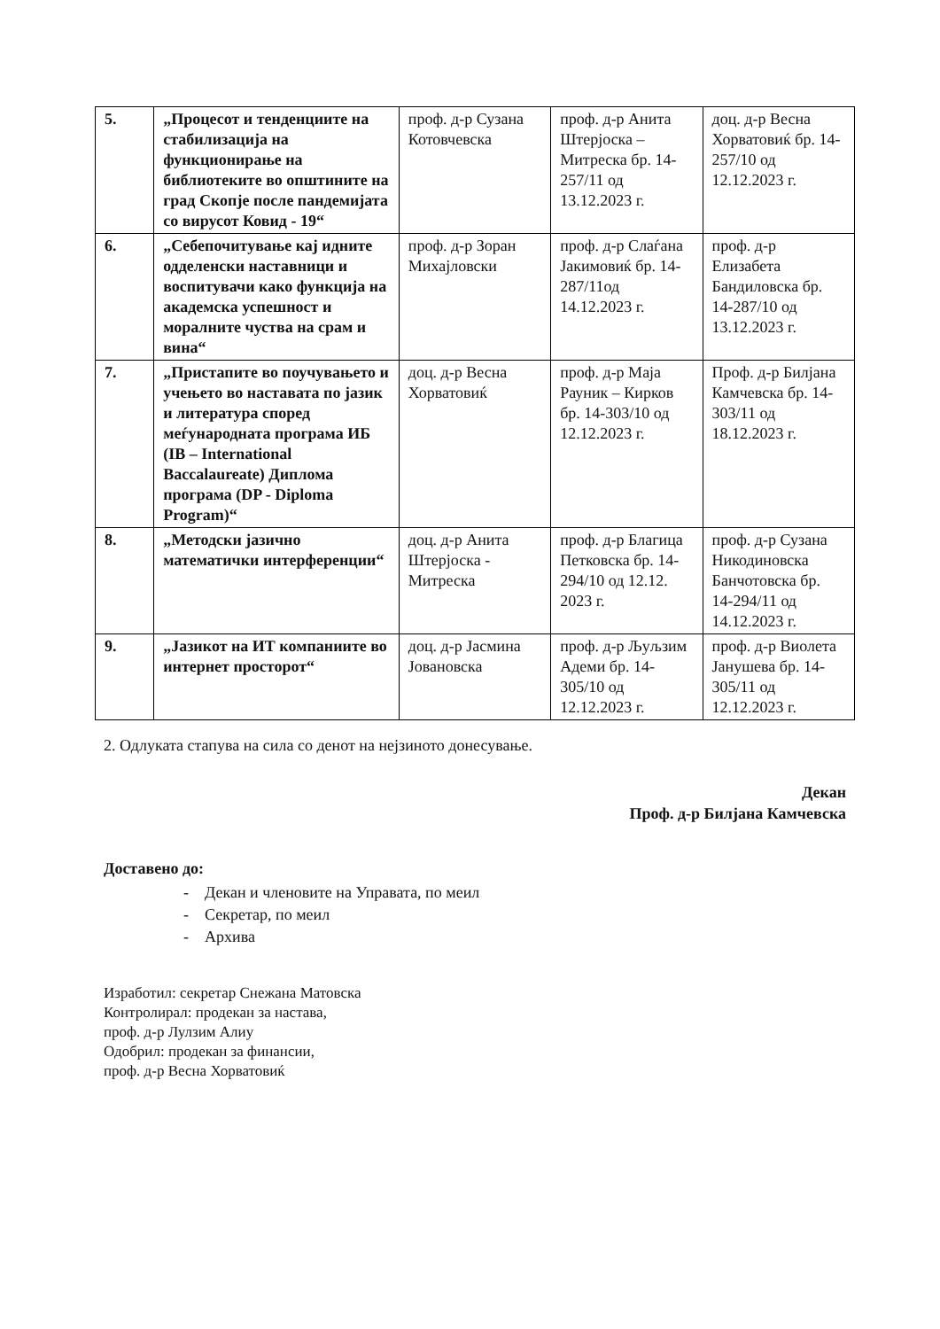| 5. | „Процесот и тенденциите на стабилизација на функционирање на библиотеките во општините на град Скопје после пандемијата со вирусот Ковид - 19“ | проф. д-р Сузана Котовчевска | проф. д-р Анита Штерјоска – Митреска бр. 14-257/11 од 13.12.2023 г. | доц. д-р Весна Хорватовиќ бр. 14-257/10 од 12.12.2023 г. |
| 6. | „Себепочитување кај идните одделенски наставници и воспитувачи како функција на академска успешност и моралните чуства на срам и вина“ | проф. д-р Зоран Михајловски | проф. д-р Слаѓана Јакимовиќ бр. 14-287/11од 14.12.2023 г. | проф. д-р Елизабета Бандиловска бр. 14-287/10 од 13.12.2023 г. |
| 7. | „Пристапите во поучувањето и учењето во наставата по јазик и литература според меѓународната програма ИБ (IB – International Baccalaureate) Диплома програма (DP - Diploma Program)“ | доц. д-р Весна Хорватовиќ | проф. д-р Маја Рауник – Кирков бр. 14-303/10 од 12.12.2023 г. | Проф. д-р Билјана Камчевска бр. 14-303/11 од 18.12.2023 г. |
| 8. | „Методски јазично математички интерференции“ | доц. д-р Анита Штерјоска - Митреска | проф. д-р Благица Петковска бр. 14-294/10 од 12.12. 2023 г. | проф. д-р Сузана Никодиновска Банчотовска бр. 14-294/11 од 14.12.2023 г. |
| 9. | „Јазикот на ИТ компаниите во интернет просторот“ | доц. д-р Јасмина Јовановска | проф. д-р Љуљзим Адеми бр. 14-305/10 од 12.12.2023 г. | проф. д-р Виолета Јанушева бр. 14-305/11 од 12.12.2023 г. |
2. Одлуката стапува на сила со денот на нејзиното донесување.
Декан
Проф. д-р Билјана Камчевска
Доставено до:
- Декан и членовите на Управата, по меил
- Секретар, по меил
- Архива
Изработил: секретар Снежана Матовска
Контролирал: продекан за настава,
проф. д-р Лулзим Алиу
Одобрил: продекан за финансии,
проф. д-р Весна Хорватовиќ